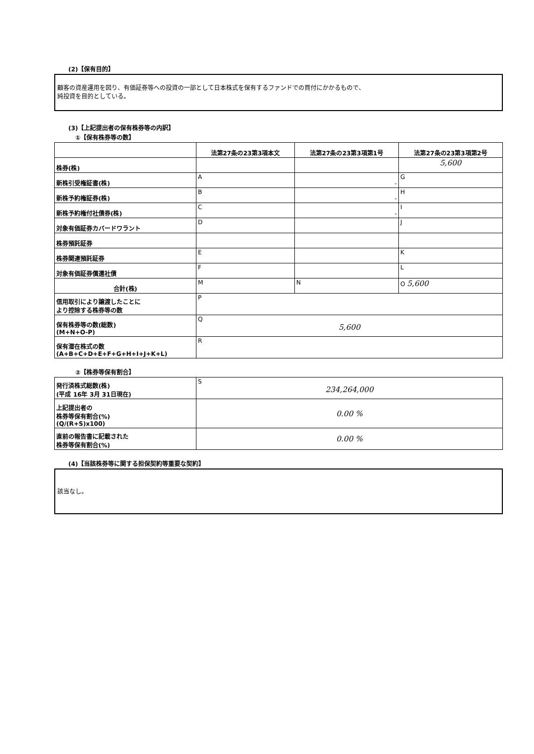(2)【保有目的】
顧客の資産運用を図り、有価証券等への投資の一部として日本株式を保有するファンドでの買付にかかるもので、
純投資を目的としている。
(3)【上記提出者の保有株券等の内訳】
①【保有株券等の数】
| | 法第27条の23第3項本文 | 法第27条の23第3項第1号 | 法第27条の23第3項第2号 |
| --- | --- | --- | --- |
| 株券(株) | | | 5,600 |
| 新株引受権証書(株) | A | - | G |
| 新株予約権証券(株) | B | - | H |
| 新株予約権付社債券(株) | C | - | I |
| 対象有価証券カバードワラント | D | | J |
| 株券預託証券 | | | |
| 株券関連預託証券 | E | | K |
| 対象有価証券償還社債 | F | | L |
| 合計(株) | M | N | O 5,600 |
| 信用取引により譲渡したことに より控除する株券等の数 | P | | |
| 保有株券等の数(総数) (M+N+O-P) | Q 5,600 | | |
| 保有潜在株式の数 (A+B+C+D+E+F+G+H+I+J+K+L) | R | | |
②【株券等保有割合】
| 発行済株式総数(株) (平成 16年 3月 31日現在) | S 234,264,000 |
| 上記提出者の 株券等保有割合(%) (Q/(R+S)x100) | 0.00 % |
| 直前の報告書に記載された 株券等保有割合(%) | 0.00 % |
(4)【当該株券等に関する担保契約等重要な契約】
該当なし。